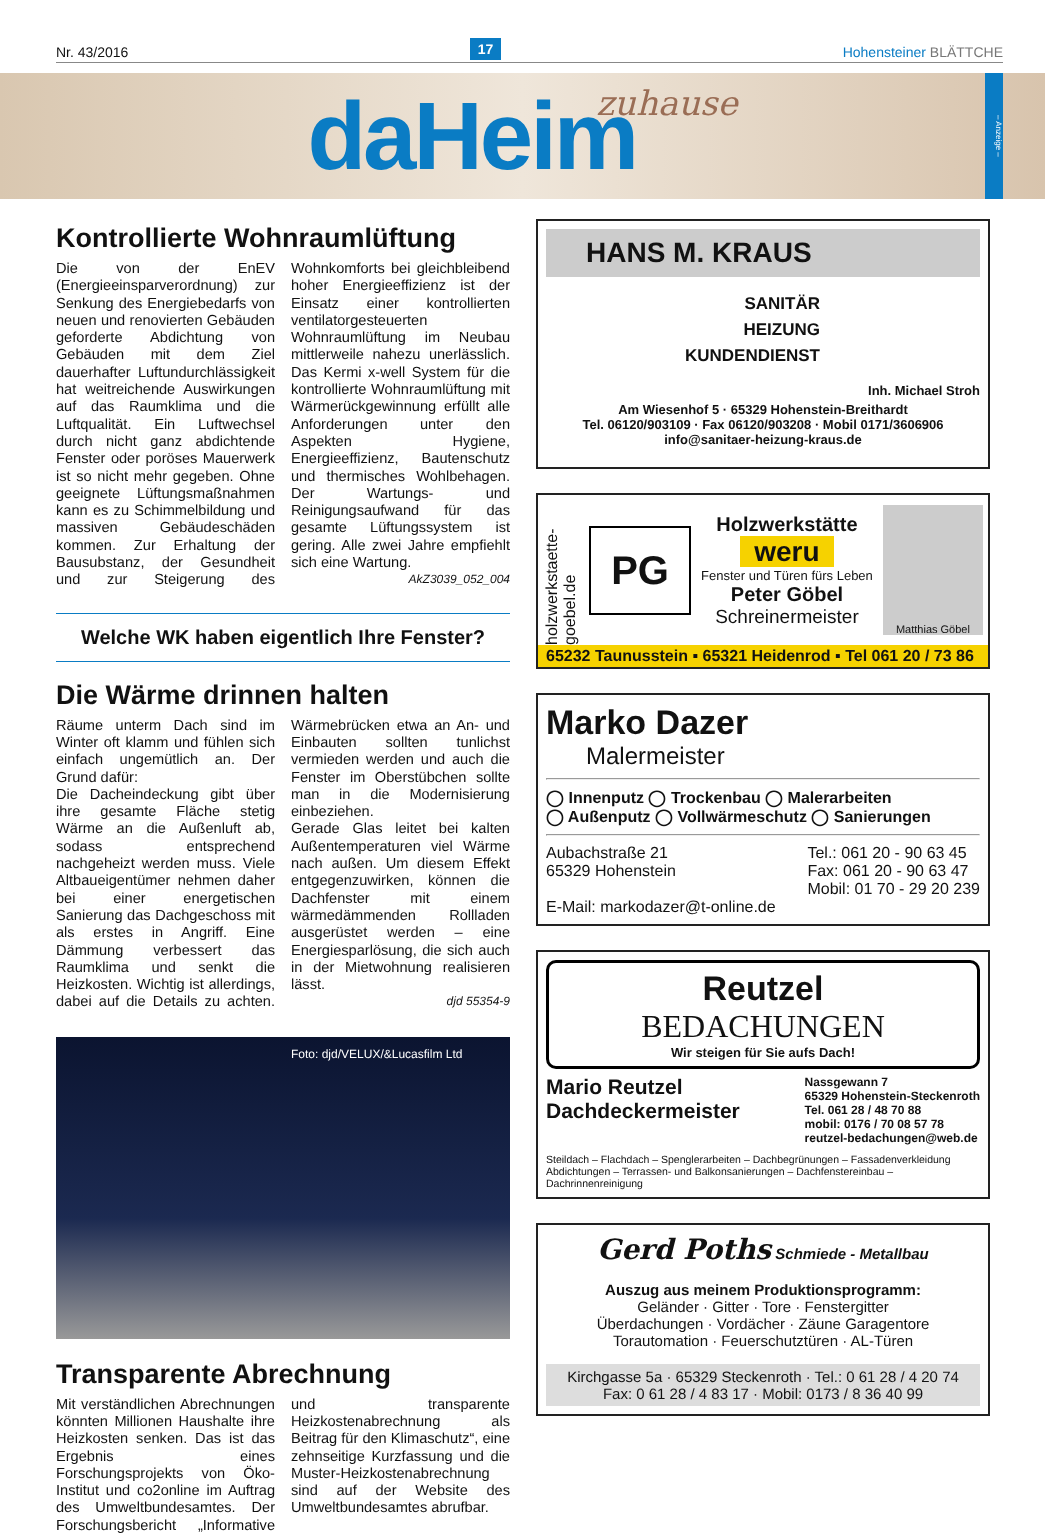Nr. 43/2016 17 Hohensteiner BLÄTTCHE
daHeim zuhause
– Anzeige –
Kontrollierte Wohnraumlüftung
Die von der EnEV (Energieeinsparverordnung) zur Senkung des Energiebedarfs von neuen und renovierten Gebäuden geforderte Abdichtung von Gebäuden mit dem Ziel dauerhafter Luftundurchlässigkeit hat weitreichende Auswirkungen auf das Raumklima und die Luftqualität. Ein Luftwechsel durch nicht ganz abdichtende Fenster oder poröses Mauerwerk ist so nicht mehr gegeben. Ohne geeignete Lüftungsmaßnahmen kann es zu Schimmelbildung und massiven Gebäudeschäden kommen. Zur Erhaltung der Bausubstanz, der Gesundheit und zur Steigerung des Wohnkomforts bei gleichbleibend hoher Energieeffizienz ist der Einsatz einer kontrollierten ventilatorgesteuerten Wohnraumlüftung im Neubau mittlerweile nahezu unerlässlich. Das Kermi x-well System für die kontrollierte Wohnraumlüftung mit Wärmerückgewinnung erfüllt alle Anforderungen unter den Aspekten Hygiene, Energieeffizienz, Bautenschutz und thermisches Wohlbehagen. Der Wartungs- und Reinigungsaufwand für das gesamte Lüftungssystem ist gering. Alle zwei Jahre empfiehlt sich eine Wartung.
AkZ3039_052_004
Welche WK haben eigentlich Ihre Fenster?
Die Wärme drinnen halten
Räume unterm Dach sind im Winter oft klamm und fühlen sich einfach ungemütlich an. Der Grund dafür:
Die Dacheindeckung gibt über ihre gesamte Fläche stetig Wärme an die Außenluft ab, sodass entsprechend nachgeheizt werden muss. Viele Altbaueigentümer nehmen daher bei einer energetischen Sanierung das Dachgeschoss mit als erstes in Angriff. Eine Dämmung verbessert das Raumklima und senkt die Heizkosten. Wichtig ist allerdings, dabei auf die Details zu achten. Wärmebrücken etwa an An- und Einbauten sollten tunlichst vermieden werden und auch die Fenster im Oberstübchen sollte man in die Modernisierung einbeziehen.
Gerade Glas leitet bei kalten Außentemperaturen viel Wärme nach außen. Um diesem Effekt entgegenzuwirken, können die Dachfenster mit einem wärmedämmenden Rollladen ausgerüstet werden – eine Energiesparlösung, die sich auch in der Mietwohnung realisieren lässt.
djd 55354-9
Foto: djd/VELUX/&Lucasfilm Ltd
Transparente Abrechnung
Mit verständlichen Abrechnungen könnten Millionen Haushalte ihre Heizkosten senken. Das ist das Ergebnis eines Forschungsprojekts von Öko-Institut und co2online im Auftrag des Umweltbundesamtes. Der Forschungsbericht „Informative und transparente Heizkostenabrechnung als Beitrag für den Klimaschutz“, eine zehnseitige Kurzfassung und die Muster-Heizkostenabrechnung sind auf der Website des Umweltbundesamtes abrufbar.
HANS M. KRAUS
SANITÄR
HEIZUNG
KUNDENDIENST
Inh. Michael Stroh
Am Wiesenhof 5 · 65329 Hohenstein-Breithardt
Tel. 06120/903109 · Fax 06120/903208 · Mobil 0171/3606906
info@sanitaer-heizung-kraus.de
holzwerkstaette-goebel.de PG
Holzwerkstätte
weru
Fenster und Türen fürs Leben
Peter Göbel
Schreinermeister
Matthias Göbel
65232 Taunusstein ▪ 65321 Heidenrod ▪ Tel 061 20 / 73 86
Marko Dazer
Malermeister
◯ Innenputz ◯ Trockenbau ◯ Malerarbeiten
◯ Außenputz ◯ Vollwärmeschutz ◯ Sanierungen
Aubachstraße 21
65329 Hohenstein Tel.: 061 20 - 90 63 45
Fax: 061 20 - 90 63 47
Mobil: 01 70 - 29 20 239
E-Mail: markodazer@t-online.de
Reutzel
BEDACHUNGEN
Wir steigen für Sie aufs Dach!
Mario Reutzel
Dachdeckermeister Nassgewann 7
65329 Hohenstein-Steckenroth
Tel. 061 28 / 48 70 88
mobil: 0176 / 70 08 57 78
reutzel-bedachungen@web.de
Steildach – Flachdach – Spenglerarbeiten – Dachbegrünungen – Fassadenverkleidung
Abdichtungen – Terrassen- und Balkonsanierungen – Dachfenstereinbau – Dachrinnenreinigung
Gerd Poths Schmiede - Metallbau
Auszug aus meinem Produktionsprogramm:
Geländer · Gitter · Tore · Fenstergitter
Überdachungen · Vordächer · Zäune Garagentore
Torautomation · Feuerschutztüren · AL-Türen
Kirchgasse 5a · 65329 Steckenroth · Tel.: 0 61 28 / 4 20 74
Fax: 0 61 28 / 4 83 17 · Mobil: 0173 / 8 36 40 99